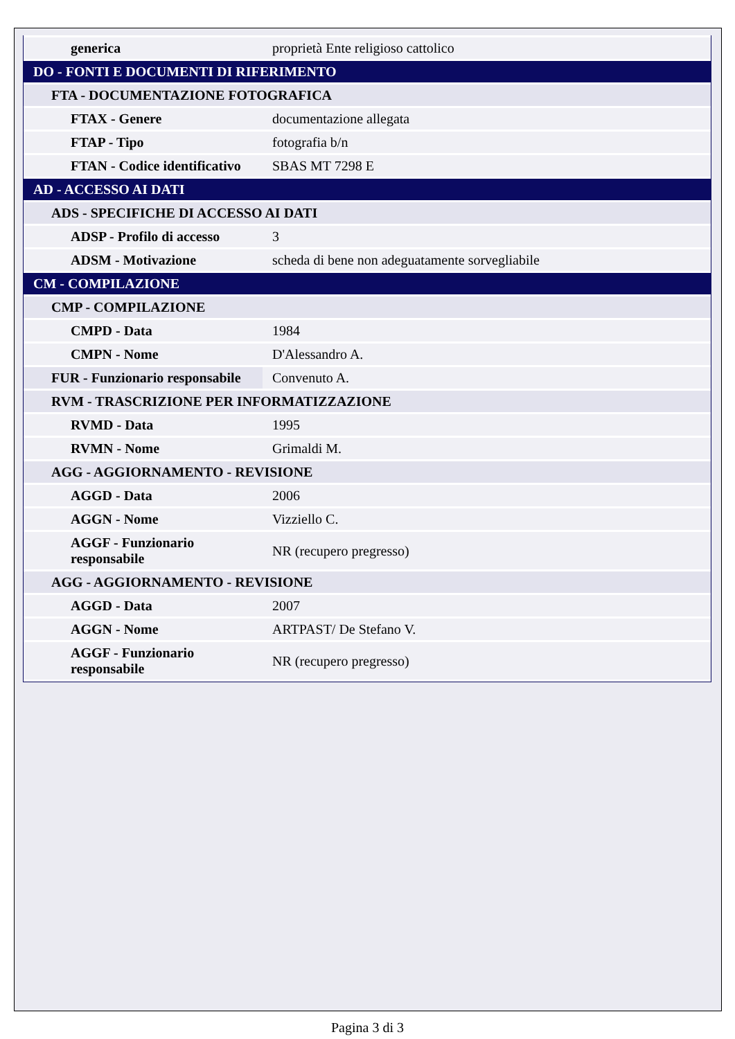| generica | proprietà Ente religioso cattolico |
| DO - FONTI E DOCUMENTI DI RIFERIMENTO | |
| FTA - DOCUMENTAZIONE FOTOGRAFICA | |
| FTAX - Genere | documentazione allegata |
| FTAP - Tipo | fotografia b/n |
| FTAN - Codice identificativo | SBAS MT 7298 E |
| AD - ACCESSO AI DATI | |
| ADS - SPECIFICHE DI ACCESSO AI DATI | |
| ADSP - Profilo di accesso | 3 |
| ADSM - Motivazione | scheda di bene non adeguatamente sorvegliabile |
| CM - COMPILAZIONE | |
| CMP - COMPILAZIONE | |
| CMPD - Data | 1984 |
| CMPN - Nome | D'Alessandro A. |
| FUR - Funzionario responsabile | Convenuto A. |
| RVM - TRASCRIZIONE PER INFORMATIZZAZIONE | |
| RVMD - Data | 1995 |
| RVMN - Nome | Grimaldi M. |
| AGG - AGGIORNAMENTO - REVISIONE | |
| AGGD - Data | 2006 |
| AGGN - Nome | Vizziello C. |
| AGGF - Funzionario responsabile | NR (recupero pregresso) |
| AGG - AGGIORNAMENTO - REVISIONE | |
| AGGD - Data | 2007 |
| AGGN - Nome | ARTPAST/ De Stefano V. |
| AGGF - Funzionario responsabile | NR (recupero pregresso) |
Pagina 3 di 3